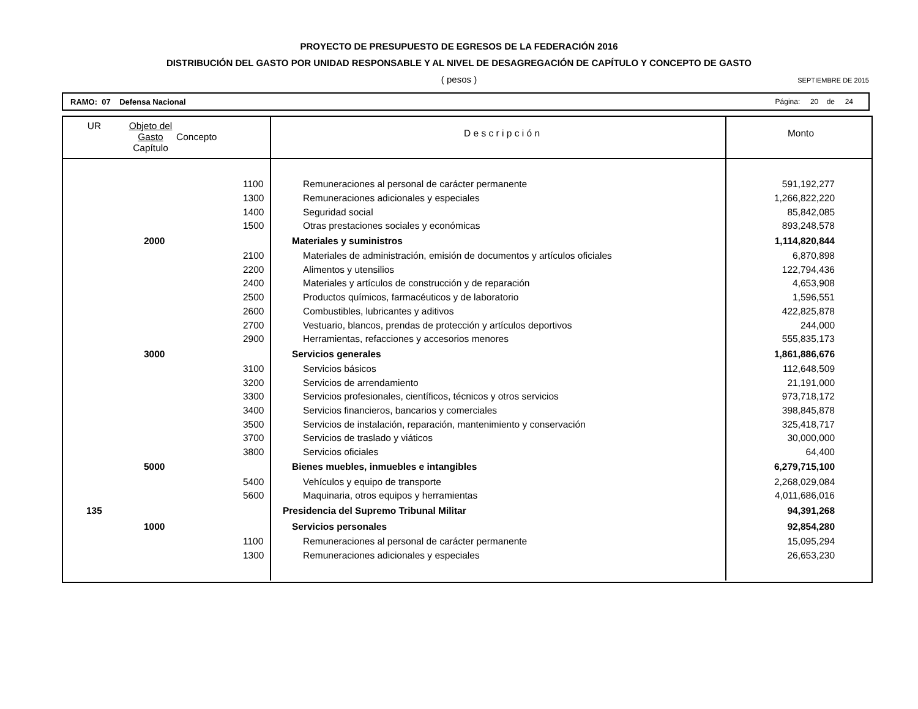PROYECTO DE PRESUPUESTO DE EGRESOS DE LA FEDERACIÓN 2016
DISTRIBUCIÓN DEL GASTO POR UNIDAD RESPONSABLE Y AL NIVEL DE DESAGREGACIÓN DE CAPÍTULO Y CONCEPTO DE GASTO
( pesos )
SEPTIEMBRE DE 2015
RAMO: 07 Defensa Nacional Página: 20 de 24
| UR | Objeto del Gasto Capítulo | Concepto | D e s c r i p c i ó n | Monto |
| --- | --- | --- | --- | --- |
| | | 1100 | Remuneraciones al personal de carácter permanente | 591,192,277 |
| | | 1300 | Remuneraciones adicionales y especiales | 1,266,822,220 |
| | | 1400 | Seguridad social | 85,842,085 |
| | | 1500 | Otras prestaciones sociales y económicas | 893,248,578 |
| | 2000 | | Materiales y suministros | 1,114,820,844 |
| | | 2100 | Materiales de administración, emisión de documentos y artículos oficiales | 6,870,898 |
| | | 2200 | Alimentos y utensilios | 122,794,436 |
| | | 2400 | Materiales y artículos de construcción y de reparación | 4,653,908 |
| | | 2500 | Productos químicos, farmacéuticos y de laboratorio | 1,596,551 |
| | | 2600 | Combustibles, lubricantes y aditivos | 422,825,878 |
| | | 2700 | Vestuario, blancos, prendas de protección y artículos deportivos | 244,000 |
| | | 2900 | Herramientas, refacciones y accesorios menores | 555,835,173 |
| | 3000 | | Servicios generales | 1,861,886,676 |
| | | 3100 | Servicios básicos | 112,648,509 |
| | | 3200 | Servicios de arrendamiento | 21,191,000 |
| | | 3300 | Servicios profesionales, científicos, técnicos y otros servicios | 973,718,172 |
| | | 3400 | Servicios financieros, bancarios y comerciales | 398,845,878 |
| | | 3500 | Servicios de instalación, reparación, mantenimiento y conservación | 325,418,717 |
| | | 3700 | Servicios de traslado y viáticos | 30,000,000 |
| | | 3800 | Servicios oficiales | 64,400 |
| | 5000 | | Bienes muebles, inmuebles e intangibles | 6,279,715,100 |
| | | 5400 | Vehículos y equipo de transporte | 2,268,029,084 |
| | | 5600 | Maquinaria, otros equipos y herramientas | 4,011,686,016 |
| 135 | | | Presidencia del Supremo Tribunal Militar | 94,391,268 |
| | 1000 | | Servicios personales | 92,854,280 |
| | | 1100 | Remuneraciones al personal de carácter permanente | 15,095,294 |
| | | 1300 | Remuneraciones adicionales y especiales | 26,653,230 |